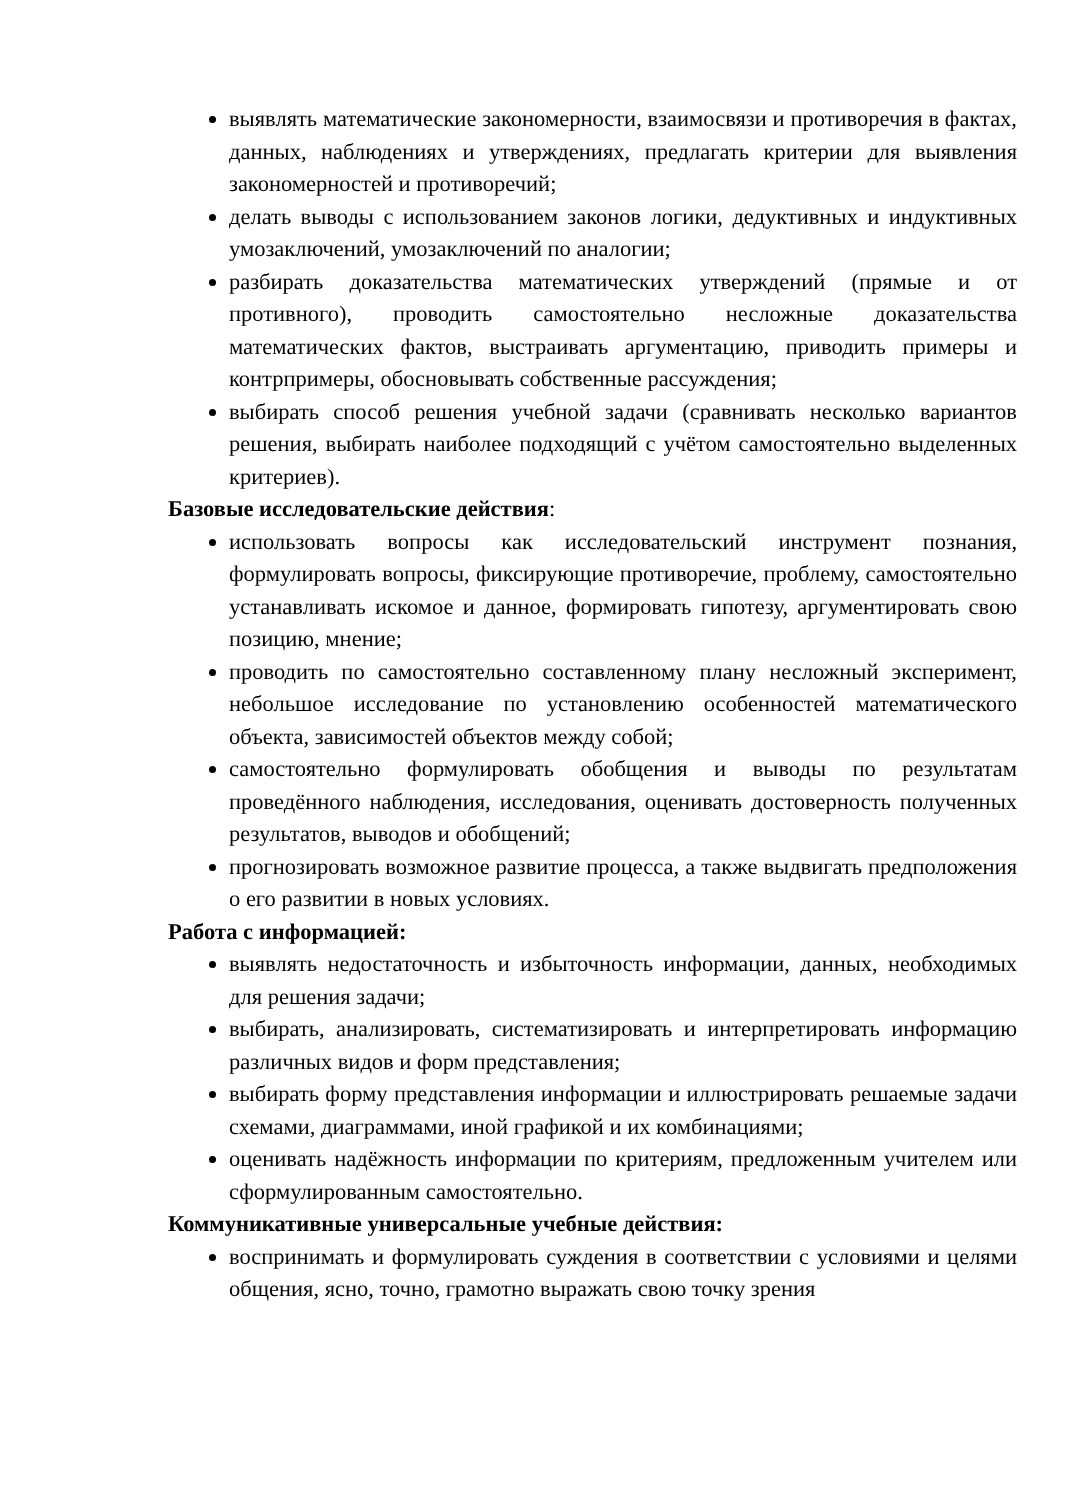выявлять математические закономерности, взаимосвязи и противоречия в фактах, данных, наблюдениях и утверждениях, предлагать критерии для выявления закономерностей и противоречий;
делать выводы с использованием законов логики, дедуктивных и индуктивных умозаключений, умозаключений по аналогии;
разбирать доказательства математических утверждений (прямые и от противного), проводить самостоятельно несложные доказательства математических фактов, выстраивать аргументацию, приводить примеры и контрпримеры, обосновывать собственные рассуждения;
выбирать способ решения учебной задачи (сравнивать несколько вариантов решения, выбирать наиболее подходящий с учётом самостоятельно выделенных критериев).
Базовые исследовательские действия:
использовать вопросы как исследовательский инструмент познания, формулировать вопросы, фиксирующие противоречие, проблему, самостоятельно устанавливать искомое и данное, формировать гипотезу, аргументировать свою позицию, мнение;
проводить по самостоятельно составленному плану несложный эксперимент, небольшое исследование по установлению особенностей математического объекта, зависимостей объектов между собой;
самостоятельно формулировать обобщения и выводы по результатам проведённого наблюдения, исследования, оценивать достоверность полученных результатов, выводов и обобщений;
прогнозировать возможное развитие процесса, а также выдвигать предположения о его развитии в новых условиях.
Работа с информацией:
выявлять недостаточность и избыточность информации, данных, необходимых для решения задачи;
выбирать, анализировать, систематизировать и интерпретировать информацию различных видов и форм представления;
выбирать форму представления информации и иллюстрировать решаемые задачи схемами, диаграммами, иной графикой и их комбинациями;
оценивать надёжность информации по критериям, предложенным учителем или сформулированным самостоятельно.
Коммуникативные универсальные учебные действия:
воспринимать и формулировать суждения в соответствии с условиями и целями общения, ясно, точно, грамотно выражать свою точку зрения